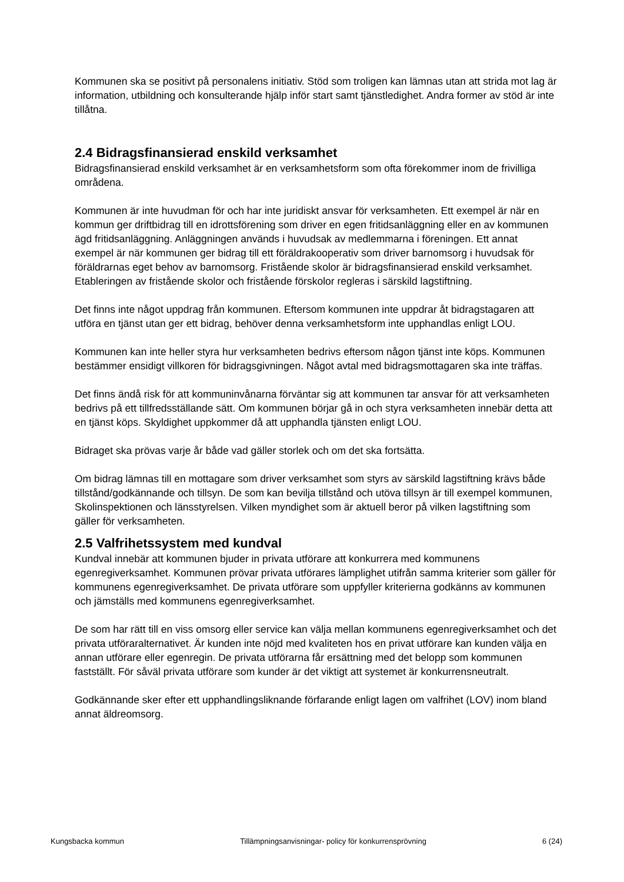Kommunen ska se positivt på personalens initiativ. Stöd som troligen kan lämnas utan att strida mot lag är information, utbildning och konsulterande hjälp inför start samt tjänstledighet. Andra former av stöd är inte tillåtna.
2.4 Bidragsfinansierad enskild verksamhet
Bidragsfinansierad enskild verksamhet är en verksamhetsform som ofta förekommer inom de frivilliga områdena.
Kommunen är inte huvudman för och har inte juridiskt ansvar för verksamheten. Ett exempel är när en kommun ger driftbidrag till en idrottsförening som driver en egen fritidsanläggning eller en av kommunen ägd fritidsanläggning. Anläggningen används i huvudsak av medlemmarna i föreningen. Ett annat exempel är när kommunen ger bidrag till ett föräldrakooperativ som driver barnomsorg i huvudsak för föräldrarnas eget behov av barnomsorg. Fristående skolor är bidragsfinansierad enskild verksamhet. Etableringen av fristående skolor och fristående förskolor regleras i särskild lagstiftning.
Det finns inte något uppdrag från kommunen. Eftersom kommunen inte uppdrar åt bidragstagaren att utföra en tjänst utan ger ett bidrag, behöver denna verksamhetsform inte upphandlas enligt LOU.
Kommunen kan inte heller styra hur verksamheten bedrivs eftersom någon tjänst inte köps. Kommunen bestämmer ensidigt villkoren för bidragsgivningen. Något avtal med bidragsmottagaren ska inte träffas.
Det finns ändå risk för att kommuninvånarna förväntar sig att kommunen tar ansvar för att verksamheten bedrivs på ett tillfredsställande sätt. Om kommunen börjar gå in och styra verksamheten innebär detta att en tjänst köps. Skyldighet uppkommer då att upphandla tjänsten enligt LOU.
Bidraget ska prövas varje år både vad gäller storlek och om det ska fortsätta.
Om bidrag lämnas till en mottagare som driver verksamhet som styrs av särskild lagstiftning krävs både tillstånd/godkännande och tillsyn. De som kan bevilja tillstånd och utöva tillsyn är till exempel kommunen, Skolinspektionen och länsstyrelsen. Vilken myndighet som är aktuell beror på vilken lagstiftning som gäller för verksamheten.
2.5 Valfrihetssystem med kundval
Kundval innebär att kommunen bjuder in privata utförare att konkurrera med kommunens egenregiverksamhet. Kommunen prövar privata utförares lämplighet utifrån samma kriterier som gäller för kommunens egenregiverksamhet. De privata utförare som uppfyller kriterierna godkänns av kommunen och jämställs med kommunens egenregiverksamhet.
De som har rätt till en viss omsorg eller service kan välja mellan kommunens egenregiverksamhet och det privata utföraralternativet. Är kunden inte nöjd med kvaliteten hos en privat utförare kan kunden välja en annan utförare eller egenregin. De privata utförarna får ersättning med det belopp som kommunen fastställt. För såväl privata utförare som kunder är det viktigt att systemet är konkurrensneutralt.
Godkännande sker efter ett upphandlingsliknande förfarande enligt lagen om valfrihet (LOV) inom bland annat äldreomsorg.
Kungsbacka kommun Tillämpningsanvisningar- policy för konkurrensprövning 6 (24)